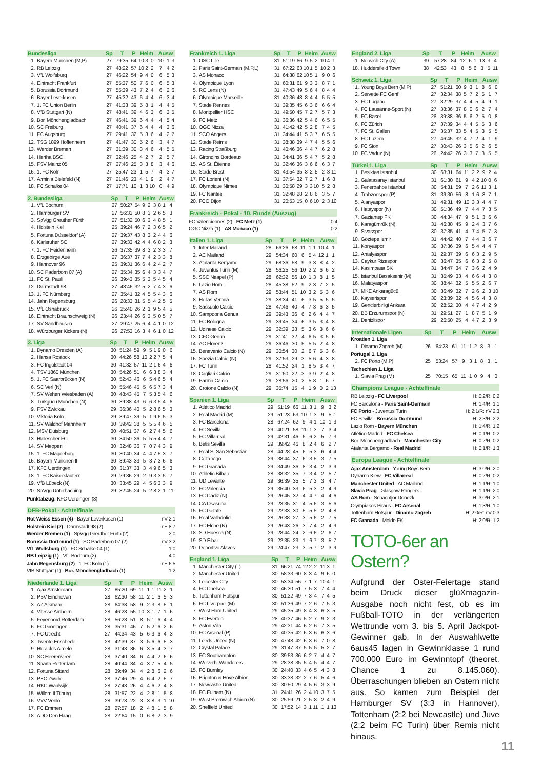| Bundesliga | | Sp | T | P | Heim | | | Ausw | | |
| --- | --- | --- | --- | --- | --- | --- | --- | --- | --- | --- |
| 1. | Bayern München (M,P) | 27 | 79:35 | 64 | 10 | 3 | 0 | 10 | 1 | 3 |
| 2. | RB Leipzig | 27 | 48:22 | 57 | 10 | 2 | 2 | 7 | 4 | 2 |
| 3. | VfL Wolfsburg | 27 | 46:22 | 54 | 9 | 4 | 0 | 6 | 5 | 3 |
| 4. | Eintracht Frankfurt | 27 | 55:37 | 50 | 7 | 6 | 0 | 6 | 5 | 3 |
| 5. | Borussia Dortmund | 27 | 55:39 | 43 | 7 | 2 | 4 | 6 | 2 | 6 |
| 6. | Bayer Leverkusen | 27 | 45:32 | 43 | 6 | 4 | 4 | 6 | 3 | 4 |
| 7. | 1. FC Union Berlin | 27 | 41:33 | 39 | 5 | 8 | 1 | 4 | 4 | 5 |
| 8. | VfB Stuttgart (N) | 27 | 48:41 | 39 | 4 | 6 | 3 | 6 | 3 | 5 |
| 9. | Bor. Mönchengladbach | 27 | 46:41 | 39 | 6 | 4 | 4 | 4 | 5 | 4 |
| 10. | SC Freiburg | 27 | 40:41 | 37 | 6 | 4 | 4 | 4 | 3 | 6 |
| 11. | FC Augsburg | 27 | 29:41 | 32 | 5 | 3 | 6 | 4 | 2 | 7 |
| 12. | TSG 1899 Hoffenheim | 27 | 41:47 | 30 | 5 | 2 | 6 | 3 | 4 | 7 |
| 13. | Werder Bremen | 27 | 31:39 | 30 | 3 | 4 | 6 | 4 | 5 | 5 |
| 14. | Hertha BSC | 27 | 32:46 | 25 | 4 | 2 | 7 | 2 | 5 | 7 |
| 15. | FSV Mainz 05 | 27 | 27:46 | 25 | 3 | 3 | 8 | 3 | 4 | 6 |
| 16. | 1. FC Köln | 27 | 25:47 | 23 | 1 | 5 | 7 | 4 | 3 | 7 |
| 17. | Arminia Bielefeld (N) | 27 | 21:46 | 23 | 4 | 1 | 9 | 2 | 4 | 7 |
| 18. | FC Schalke 04 | 27 | 17:71 | 10 | 1 | 3 | 10 | 0 | 4 | 9 |
| 2. Bundesliga | | Sp | T | P | Heim | | | Ausw | | |
| --- | --- | --- | --- | --- | --- | --- | --- | --- | --- | --- |
| 1. | VfL Bochum | 27 | 50:27 | 54 | 9 | 2 | 3 | 8 | 1 | 4 |
| 2. | Hamburger SV | 27 | 56:33 | 50 | 8 | 3 | 2 | 6 | 5 | 3 |
| 3. | SpVgg Greuther Fürth | 27 | 51:32 | 50 | 6 | 3 | 4 | 8 | 5 | 1 |
| 4. | Holstein Kiel | 25 | 39:24 | 46 | 7 | 2 | 3 | 6 | 5 | 2 |
| 5. | Fortuna Düsseldorf (A) | 27 | 39:37 | 43 | 8 | 3 | 2 | 4 | 4 | 6 |
| 6. | Karlsruher SC | 27 | 39:33 | 42 | 4 | 4 | 6 | 8 | 2 | 3 |
| 7. | 1. FC Heidenheim | 26 | 37:35 | 39 | 8 | 3 | 2 | 3 | 3 | 7 |
| 8. | Erzgebirge Aue | 27 | 36:37 | 37 | 7 | 4 | 2 | 3 | 3 | 8 |
| 9. | Hannover 96 | 25 | 39:31 | 36 | 6 | 4 | 2 | 4 | 2 | 7 |
| 10. | SC Paderborn 07 (A) | 27 | 35:34 | 35 | 6 | 4 | 3 | 3 | 4 | 7 |
| 11. | FC St. Pauli | 26 | 39:43 | 35 | 5 | 3 | 5 | 4 | 5 | 4 |
| 12. | Darmstadt 98 | 27 | 43:46 | 32 | 5 | 2 | 7 | 4 | 3 | 6 |
| 13. | 1. FC Nürnberg | 27 | 35:41 | 32 | 4 | 5 | 5 | 4 | 3 | 6 |
| 14. | Jahn Regensburg | 26 | 28:33 | 31 | 5 | 5 | 4 | 2 | 5 | 5 |
| 15. | VfL Osnabrück | 26 | 25:40 | 26 | 2 | 1 | 9 | 5 | 4 | 5 |
| 16. | Eintracht Braunschweig (N) | 26 | 23:44 | 26 | 6 | 3 | 5 | 0 | 5 | 7 |
| 17. | SV Sandhausen | 27 | 29:47 | 25 | 6 | 4 | 4 | 1 | 0 | 12 |
| 18. | Würzburger Kickers (N) | 26 | 27:53 | 16 | 3 | 4 | 6 | 1 | 0 | 12 |
| 3. Liga | | Sp | T | P | Heim | | | Ausw | | |
| --- | --- | --- | --- | --- | --- | --- | --- | --- | --- | --- |
| 1. | Dynamo Dresden (A) | 30 | 51:24 | 59 | 9 | 5 | 1 | 9 | 0 | 6 |
| 2. | Hansa Rostock | 30 | 44:26 | 58 | 10 | 2 | 2 | 7 | 5 | 4 |
| 3. | FC Ingolstadt 04 | 30 | 41:32 | 57 | 11 | 2 | 1 | 6 | 4 | 6 |
| 4. | TSV 1860 München | 30 | 54:26 | 51 | 6 | 6 | 3 | 8 | 3 | 4 |
| 5. | 1. FC Saarbrücken (N) | 30 | 52:43 | 46 | 6 | 5 | 4 | 6 | 5 | 4 |
| 6. | SC Verl (N) | 30 | 55:46 | 45 | 5 | 6 | 5 | 7 | 3 | 4 |
| 7. | SV Wehen Wiesbaden (A) | 30 | 48:43 | 45 | 7 | 5 | 3 | 5 | 4 | 6 |
| 8. | Türkgücü München (N) | 30 | 39:38 | 43 | 6 | 6 | 3 | 5 | 4 | 6 |
| 9. | FSV Zwickau | 29 | 36:36 | 40 | 5 | 2 | 8 | 6 | 5 | 3 |
| 10. | Viktoria Köln | 29 | 39:47 | 39 | 5 | 1 | 9 | 6 | 5 | 3 |
| 11. | SV Waldhof Mannheim | 30 | 39:42 | 38 | 5 | 5 | 5 | 4 | 6 | 5 |
| 12. | MSV Duisburg | 30 | 40:51 | 37 | 6 | 2 | 7 | 4 | 5 | 6 |
| 13. | Hallescher FC | 30 | 34:50 | 36 | 5 | 5 | 5 | 4 | 4 | 7 |
| 14. | SV Meppen | 30 | 32:48 | 36 | 7 | 0 | 7 | 4 | 3 | 9 |
| 15. | 1. FC Magdeburg | 30 | 30:40 | 34 | 4 | 4 | 7 | 5 | 3 | 7 |
| 16. | Bayern München II | 30 | 39:43 | 33 | 5 | 3 | 7 | 3 | 6 | 6 |
| 17. | KFC Uerdingen | 30 | 31:37 | 33 | 3 | 4 | 9 | 6 | 5 | 3 |
| 18. | 1. FC Kaiserslautern | 29 | 29:36 | 29 | 2 | 9 | 3 | 3 | 5 | 7 |
| 19. | VfB Lübeck (N) | 30 | 33:45 | 29 | 4 | 5 | 6 | 3 | 3 | 9 |
| 20. | SpVgg Unterhaching | 29 | 32:45 | 24 | 5 | 2 | 8 | 2 | 1 | 11 |
Punktabzug: KFC Uerdingen (3)
DFB-Pokal - Achtelfinale
Rot-Weiss Essen (4) - Bayer Leverkusen (1) nV 2:1
Holstein Kiel (2) - Darmstadt 98 (2) nE 8:7
Werder Bremen (1) - SpVgg Greuther Fürth (2) 2:0
Borussia Dortmund (1) - SC Paderborn 07 (2) nV 3:2
VfL Wolfsburg (1) - FC Schalke 04 (1) 1:0
RB Leipzig (1) - VfL Bochum (2) 4:0
Jahn Regensburg (2) - 1. FC Köln (1) nE 6:5
VfB Stuttgart (1) - Bor. Mönchengladbach (1) 1:2
| Niederlande 1. Liga | | Sp | T | P | Heim | | | Ausw | | |
| --- | --- | --- | --- | --- | --- | --- | --- | --- | --- | --- |
| 1. | Ajax Amsterdam | 27 | 85:20 | 69 | 11 | 1 | 1 | 11 | 2 | 1 |
| 2. | PSV Eindhoven | 28 | 62:30 | 58 | 11 | 2 | 1 | 6 | 5 | 3 |
| 3. | AZ Alkmaar | 28 | 64:38 | 58 | 9 | 2 | 3 | 8 | 5 | 1 |
| 4. | Vitesse Arnheim | 28 | 46:28 | 55 | 10 | 3 | 1 | 7 | 1 | 6 |
| 5. | Feyenoord Rotterdam | 28 | 56:28 | 51 | 8 | 5 | 1 | 6 | 4 | 4 |
| 6. | FC Groningen | 28 | 35:31 | 46 | 7 | 5 | 2 | 6 | 2 | 6 |
| 7. | FC Utrecht | 27 | 44:34 | 43 | 5 | 6 | 3 | 6 | 4 | 3 |
| 8. | Twente Enschede | 28 | 42:39 | 37 | 3 | 5 | 6 | 6 | 5 | 3 |
| 9. | Heracles Almelo | 28 | 31:43 | 36 | 6 | 3 | 5 | 4 | 3 | 7 |
| 10. | SC Heerenveen | 28 | 37:40 | 34 | 6 | 4 | 4 | 2 | 6 | 6 |
| 11. | Sparta Rotterdam | 28 | 40:44 | 34 | 4 | 3 | 7 | 5 | 4 | 5 |
| 12. | Fortuna Sittard | 28 | 39:49 | 34 | 4 | 2 | 8 | 6 | 2 | 6 |
| 13. | PEC Zwolle | 28 | 37:46 | 29 | 4 | 6 | 4 | 2 | 5 | 7 |
| 14. | RKC Waalwijk | 28 | 27:43 | 26 | 4 | 4 | 6 | 2 | 4 | 8 |
| 15. | Willem II Tilburg | 28 | 31:57 | 22 | 4 | 2 | 8 | 1 | 5 | 8 |
| 16. | VVV Venlo | 28 | 39:73 | 22 | 3 | 3 | 8 | 3 | 1 | 10 |
| 17. | FC Emmen | 28 | 27:57 | 18 | 2 | 4 | 8 | 1 | 5 | 8 |
| 18. | ADO Den Haag | 28 | 22:64 | 15 | 0 | 6 | 8 | 2 | 3 | 9 |
| Frankreich 1. Liga | | Sp | T | P | Heim | | | Ausw | | |
| --- | --- | --- | --- | --- | --- | --- | --- | --- | --- | --- |
| 1. | OSC Lille | 31 | 51:19 | 66 | 9 | 5 | 2 | 10 | 4 | 1 |
| 2. | Paris Saint-Germain (M,P,L) | 31 | 67:22 | 63 | 10 | 1 | 5 | 10 | 2 | 3 |
| 3. | AS Monaco | 31 | 64:38 | 62 | 10 | 5 | 1 | 9 | 0 | 6 |
| 4. | Olympique Lyon | 31 | 60:31 | 61 | 9 | 3 | 3 | 8 | 7 | 1 |
| 5. | RC Lens (N) | 31 | 47:43 | 49 | 5 | 6 | 4 | 8 | 4 | 4 |
| 6. | Olympique Marseille | 31 | 40:36 | 48 | 8 | 4 | 4 | 5 | 5 | 5 |
| 7. | Stade Rennes | 31 | 39:35 | 45 | 6 | 3 | 6 | 6 | 6 | 4 |
| 8. | Montpellier HSC | 31 | 49:50 | 45 | 7 | 2 | 7 | 5 | 7 | 3 |
| 9. | FC Metz | 31 | 36:36 | 42 | 5 | 4 | 6 | 6 | 5 | 5 |
| 10. | OGC Nizza | 31 | 41:42 | 42 | 5 | 2 | 8 | 7 | 4 | 5 |
| 11. | SCO Angers | 31 | 34:44 | 41 | 5 | 3 | 7 | 6 | 5 | 5 |
| 12. | Stade Reims | 31 | 38:38 | 39 | 4 | 7 | 4 | 5 | 5 | 6 |
| 13. | Racing Straßburg | 31 | 40:46 | 36 | 4 | 4 | 7 | 6 | 2 | 8 |
| 14. | Girondins Bordeaux | 31 | 34:41 | 36 | 5 | 4 | 7 | 5 | 2 | 8 |
| 15. | AS St. Étienne | 31 | 32:46 | 36 | 3 | 6 | 6 | 6 | 3 | 7 |
| 16. | Stade Brest | 31 | 43:54 | 35 | 8 | 2 | 5 | 2 | 3 | 11 |
| 17. | FC Lorient (N) | 31 | 37:54 | 32 | 7 | 2 | 7 | 1 | 6 | 8 |
| 18. | Olympique Nimes | 31 | 30:58 | 29 | 3 | 3 | 10 | 5 | 2 | 8 |
| 19. | FC Nantes | 31 | 32:48 | 28 | 2 | 8 | 6 | 3 | 5 | 7 |
| 20. | FCO Dijon | 31 | 20:53 | 15 | 0 | 6 | 10 | 2 | 3 | 10 |
Frankreich - Pokal - 10. Runde (Auszug)
FC Valenciennes (2) - FC Metz (1) 0:4
OGC Nizza (1) - AS Monaco (1) 0:2
| Italien 1. Liga | | Sp | T | P | Heim | | | Ausw | | |
| --- | --- | --- | --- | --- | --- | --- | --- | --- | --- | --- |
| 1. | Inter Mailand | 28 | 66:26 | 68 | 11 | 1 | 1 | 10 | 4 | 1 |
| 2. | AC Mailand | 29 | 54:34 | 60 | 6 | 5 | 4 | 12 | 1 | 1 |
| 3. | Atalanta Bergamo | 29 | 68:36 | 58 | 9 | 3 | 3 | 8 | 4 | 2 |
| 4. | Juventus Turin (M) | 28 | 56:25 | 56 | 10 | 2 | 2 | 6 | 6 | 2 |
| 5. | SSC Neapel (P) | 28 | 62:32 | 56 | 10 | 1 | 3 | 8 | 1 | 5 |
| 6. | Lazio Rom | 28 | 45:38 | 52 | 9 | 2 | 3 | 7 | 2 | 5 |
| 7. | AS Rom | 29 | 53:44 | 51 | 10 | 3 | 2 | 5 | 3 | 6 |
| 8. | Hellas Verona | 29 | 38:34 | 41 | 6 | 3 | 5 | 5 | 5 | 5 |
| 9. | Sassuolo Calcio | 28 | 47:46 | 40 | 4 | 7 | 3 | 6 | 3 | 5 |
| 10. | Sampdoria Genua | 29 | 39:43 | 36 | 6 | 2 | 6 | 4 | 4 | 7 |
| 11. | FC Bologna | 29 | 39:45 | 34 | 6 | 3 | 5 | 3 | 4 | 8 |
| 12. | Udinese Calcio | 29 | 32:39 | 33 | 5 | 3 | 6 | 3 | 6 | 6 |
| 13. | CFC Genua | 29 | 31:41 | 32 | 4 | 6 | 5 | 3 | 5 | 6 |
| 14. | AC Florenz | 29 | 36:46 | 30 | 5 | 5 | 5 | 2 | 4 | 8 |
| 15. | Benevento Calcio (N) | 29 | 30:54 | 30 | 2 | 6 | 7 | 5 | 3 | 6 |
| 16. | Spezia Calcio (N) | 29 | 37:53 | 29 | 3 | 5 | 6 | 4 | 3 | 8 |
| 17. | FC Turin | 28 | 41:52 | 24 | 1 | 8 | 5 | 3 | 4 | 7 |
| 18. | Cagliari Calcio | 29 | 31:50 | 22 | 3 | 3 | 9 | 2 | 4 | 8 |
| 19. | Parma Calcio | 29 | 28:56 | 20 | 2 | 5 | 8 | 1 | 6 | 7 |
| 20. | Crotone Calcio (N) | 29 | 35:74 | 15 | 4 | 1 | 9 | 0 | 2 | 13 |
| Spanien 1. Liga | | Sp | T | P | Heim | | | Ausw | | |
| --- | --- | --- | --- | --- | --- | --- | --- | --- | --- | --- |
| 1. | Atlético Madrid | 29 | 51:19 | 66 | 11 | 3 | 1 | 9 | 3 | 2 |
| 2. | Real Madrid (M) | 29 | 51:23 | 63 | 10 | 1 | 3 | 9 | 5 | 1 |
| 3. | FC Barcelona | 28 | 67:24 | 62 | 9 | 4 | 1 | 10 | 1 | 3 |
| 4. | FC Sevilla | 29 | 40:21 | 58 | 11 | 1 | 3 | 7 | 3 | 4 |
| 5. | FC Villarreal | 29 | 42:31 | 46 | 6 | 6 | 2 | 5 | 7 | 3 |
| 6. | Betis Sevilla | 29 | 39:42 | 46 | 8 | 2 | 4 | 6 | 2 | 7 |
| 7. | Real S. San Sebastián | 28 | 44:28 | 45 | 6 | 5 | 3 | 6 | 4 | 4 |
| 8. | Celta Vigo | 29 | 38:44 | 37 | 6 | 3 | 5 | 3 | 7 | 5 |
| 9. | FC Granada | 29 | 34:49 | 36 | 8 | 3 | 4 | 2 | 3 | 9 |
| 10. | Athletic Bilbao | 28 | 38:32 | 35 | 7 | 3 | 4 | 2 | 5 | 7 |
| 11. | UD Levante | 29 | 36:39 | 35 | 5 | 7 | 3 | 3 | 4 | 7 |
| 12. | FC Valencia | 29 | 35:40 | 33 | 6 | 5 | 3 | 2 | 4 | 9 |
| 13. | FC Cádiz (N) | 29 | 26:45 | 32 | 4 | 4 | 7 | 4 | 4 | 6 |
| 14. | CA Osasuna | 29 | 23:35 | 31 | 4 | 5 | 6 | 3 | 5 | 6 |
| 15. | FC Getafe | 29 | 22:33 | 30 | 5 | 5 | 5 | 2 | 4 | 8 |
| 16. | Real Valladolid | 28 | 26:38 | 27 | 3 | 5 | 6 | 2 | 7 | 5 |
| 17. | FC Elche (N) | 29 | 26:43 | 26 | 3 | 7 | 4 | 2 | 4 | 9 |
| 18. | SD Huesca (N) | 29 | 28:44 | 24 | 2 | 6 | 6 | 2 | 6 | 7 |
| 19. | SD Eibar | 29 | 22:35 | 23 | 1 | 6 | 7 | 3 | 5 | 7 |
| 20. | Deportivo Alaves | 29 | 24:47 | 23 | 3 | 5 | 7 | 2 | 3 | 9 |
| England 1. Liga | | Sp | T | P | Heim | | | Ausw | | |
| --- | --- | --- | --- | --- | --- | --- | --- | --- | --- | --- |
| 1. | Manchester City (L) | 31 | 66:21 | 74 | 12 | 2 | 2 | 11 | 3 | 1 |
| 2. | Manchester United | 30 | 58:33 | 60 | 8 | 3 | 4 | 9 | 6 | 0 |
| 3. | Leicester City | 30 | 53:34 | 56 | 7 | 1 | 7 | 10 | 4 | 1 |
| 4. | FC Chelsea | 30 | 46:30 | 51 | 7 | 5 | 3 | 7 | 4 | 4 |
| 5. | Tottenham Hotspur | 30 | 51:32 | 49 | 7 | 3 | 4 | 7 | 4 | 5 |
| 6. | FC Liverpool (M) | 30 | 51:36 | 49 | 7 | 2 | 6 | 7 | 5 | 3 |
| 7. | West Ham United | 29 | 45:35 | 49 | 8 | 4 | 3 | 6 | 3 | 5 |
| 8. | FC Everton | 28 | 40:37 | 46 | 5 | 2 | 7 | 9 | 2 | 3 |
| 9. | Aston Villa | 29 | 42:31 | 44 | 6 | 2 | 6 | 7 | 3 | 5 |
| 10. | FC Arsenal (P) | 30 | 40:35 | 42 | 6 | 3 | 6 | 6 | 3 | 6 |
| 11. | Leeds United (N) | 30 | 47:48 | 42 | 6 | 3 | 6 | 7 | 0 | 8 |
| 12. | Crystal Palace | 29 | 31:47 | 37 | 5 | 5 | 5 | 5 | 2 | 7 |
| 13. | FC Southampton | 30 | 39:53 | 36 | 6 | 2 | 7 | 4 | 4 | 7 |
| 14. | Wolverh. Wanderers | 29 | 28:38 | 35 | 5 | 4 | 5 | 4 | 4 | 7 |
| 15. | FC Burnley | 30 | 24:40 | 33 | 4 | 6 | 5 | 4 | 3 | 8 |
| 16. | Brighton & Hove Albion | 30 | 33:38 | 32 | 2 | 7 | 6 | 5 | 4 | 6 |
| 17. | Newcastle United | 30 | 30:50 | 29 | 4 | 5 | 6 | 3 | 3 | 9 |
| 18. | FC Fulham (N) | 31 | 24:41 | 26 | 2 | 4 | 10 | 3 | 7 | 5 |
| 19. | West Bromwich Albion (N) | 30 | 25:59 | 21 | 2 | 5 | 8 | 2 | 4 | 9 |
| 20. | Sheffield United | 30 | 17:52 | 14 | 3 | 1 | 11 | 1 | 1 | 13 |
| England 2. Liga | | Sp | T | P | Heim | | | Ausw | | |
| --- | --- | --- | --- | --- | --- | --- | --- | --- | --- | --- |
| 1. | Norwich City (A) | 39 | 57:28 | 84 | 12 | 6 | 1 | 13 | 3 | 4 |
| 18. | Huddersfield Town | 38 | 42:53 | 43 | 8 | 5 | 6 | 3 | 5 | 11 |
| Schweiz 1. Liga | | Sp | T | P | Heim | | | Ausw | | |
| --- | --- | --- | --- | --- | --- | --- | --- | --- | --- | --- |
| 1. | Young Boys Bern (M,P) | 27 | 51:21 | 60 | 9 | 3 | 1 | 8 | 6 | 0 |
| 2. | Servette FC Genf | 27 | 32:34 | 38 | 5 | 7 | 2 | 5 | 1 | 7 |
| 3. | FC Lugano | 27 | 32:29 | 37 | 4 | 4 | 5 | 4 | 9 | 1 |
| 4. | FC Lausanne-Sport (N) | 27 | 38:36 | 37 | 8 | 0 | 6 | 2 | 7 | 4 |
| 5. | FC Basel | 26 | 39:38 | 36 | 5 | 6 | 2 | 5 | 0 | 8 |
| 6. | FC Zürich | 27 | 37:39 | 34 | 4 | 4 | 5 | 5 | 3 | 6 |
| 7. | FC St. Gallen | 27 | 35:37 | 33 | 5 | 4 | 5 | 3 | 5 | 5 |
| 8. | FC Luzern | 27 | 46:45 | 32 | 4 | 7 | 2 | 4 | 1 | 9 |
| 9. | FC Sion | 27 | 30:43 | 26 | 3 | 5 | 6 | 2 | 6 | 5 |
| 10. | FC Vaduz (N) | 26 | 24:42 | 26 | 3 | 3 | 7 | 3 | 5 | 5 |
| Türkei 1. Liga | | Sp | T | P | Heim | | | Ausw | | |
| --- | --- | --- | --- | --- | --- | --- | --- | --- | --- | --- |
| 1. | Besiktas Istanbul | 30 | 63:31 | 64 | 11 | 2 | 2 | 9 | 2 | 4 |
| 2. | Galatasaray Istanbul | 31 | 61:30 | 61 | 9 | 4 | 2 | 10 | 0 | 6 |
| 3. | Fenerbahce Istanbul | 30 | 54:31 | 59 | 7 | 2 | 6 | 11 | 3 | 1 |
| 4. | Trabzonspor (P) | 31 | 39:30 | 56 | 8 | 1 | 6 | 8 | 7 | 1 |
| 5. | Alanyaspor | 31 | 49:31 | 49 | 10 | 3 | 3 | 4 | 4 | 7 |
| 6. | Hatayspor (N) | 30 | 51:36 | 49 | 7 | 4 | 4 | 7 | 3 | 5 |
| 7. | Gaziantep FK | 30 | 44:34 | 47 | 9 | 5 | 1 | 3 | 6 | 6 |
| 8. | Karagümrük (N) | 31 | 46:38 | 45 | 9 | 2 | 4 | 3 | 7 | 6 |
| 9. | Sivasspor | 30 | 37:35 | 41 | 4 | 7 | 4 | 5 | 7 | 3 |
| 10. | Göztepe Izmir | 31 | 44:42 | 40 | 7 | 4 | 4 | 3 | 6 | 7 |
| 11. | Konyaspor | 30 | 37:36 | 39 | 6 | 5 | 4 | 4 | 4 | 7 |
| 12. | Antalyaspor | 31 | 29:37 | 39 | 6 | 6 | 3 | 2 | 9 | 5 |
| 13. | Caykur Rizespor | 30 | 36:47 | 35 | 6 | 6 | 3 | 2 | 5 | 8 |
| 14. | Kasimpasa SK | 31 | 34:47 | 34 | 7 | 3 | 6 | 2 | 4 | 9 |
| 15. | Istanbul Basaksehir (M) | 31 | 35:49 | 33 | 4 | 6 | 6 | 4 | 3 | 8 |
| 16. | Malatyaspor | 30 | 38:44 | 32 | 5 | 5 | 5 | 2 | 6 | 7 |
| 17. | MKE Ankaragücü | 30 | 36:49 | 32 | 7 | 2 | 6 | 2 | 3 | 10 |
| 18. | Kayserispor | 30 | 23:39 | 32 | 4 | 5 | 6 | 4 | 3 | 8 |
| 19. | Genclerbirligi Ankara | 30 | 28:52 | 30 | 4 | 4 | 7 | 4 | 2 | 9 |
| 20. | BB Erzurumspor (N) | 31 | 29:51 | 27 | 1 | 8 | 7 | 5 | 1 | 9 |
| 21. | Denizlispor | 29 | 26:50 | 25 | 4 | 4 | 7 | 2 | 3 | 9 |
| Internationale Ligen | | Sp | T | P | Heim | | | Ausw | | |
| --- | --- | --- | --- | --- | --- | --- | --- | --- | --- | --- |
| Kroatien 1. Liga | | | | | | | | | | |
| 1. | Dinamo Zagreb (M) | 26 | 64:23 | 61 | 11 | 1 | 2 | 8 | 3 | 1 |
| Portugal 1. Liga | | | | | | | | | | |
| 2. | FC Porto (M,P) | 25 | 53:24 | 57 | 9 | 3 | 1 | 8 | 3 | 1 |
| Tschechien 1. Liga | | | | | | | | | | |
| 1. | Slavia Prag (M) | 25 | 70:15 | 65 | 11 | 1 | 0 | 9 | 4 | 0 |
Champions League - Achtelfinale
RB Leipzig - FC Liverpool H: 0:2/R: 0:2
FC Barcelona - Paris Saint-Germain H: 1:4/R: 1:1
FC Porto - Juventus Turin H: 2:1/R: nV 2:3
FC Sevilla - Borussia Dortmund H: 2:3/R: 2:2
Lazio Rom - Bayern München H: 1:4/R: 1:2
Atlético Madrid - FC Chelsea H: 0:1/R: 0:2
Bor. Mönchengladbach - Manchester City H: 0:2/R: 0:2
Atalanta Bergamo - Real Madrid H: 0:1/R: 1:3
Europa League - Achtelfinale
Ajax Amsterdam - Young Boys Bern H: 3:0/R: 2:0
Dynamo Kiew - FC Villarreal H: 0:2/R: 0:2
Manchester United - AC Mailand H: 1:1/R: 1:0
Slavia Prag - Glasgow Rangers H: 1:1/R: 2:0
AS Rom - Schachtjor Donezk H: 3:0/R: 2:1
Olympiakos Piräus - FC Arsenal H: 1:3/R: 1:0
Tottenham Hotspur - Dinamo Zagreb H: 2:0/R: nV 0:3
FC Granada - Molde FK H: 2:0/R: 1:2
TOTO-6er an Ostern?
Aufgrund der Oster-Feiertage stand beim Druck dieser glüXmagazin-Ausgabe noch nicht fest, ob es im Fußball-TOTO in der verlängerten Wettrunde vom 3. bis 5. April Jackpot-Gewinner gab. In der Auswahlwette 6aus45 lagen in Gewinnklasse 1 rund 700.000 Euro im Gewinntopf (theoret. Chance 1 zu 8.145.060). Überraschungen blieben an Ostern nicht aus. So kamen zum Beispiel der Hamburger SV (3:3 in Hannover), Tottenham (2:2 bei Newcastle) und Juve (2:2 beim FC Turin) über Remis nicht hinaus.
11